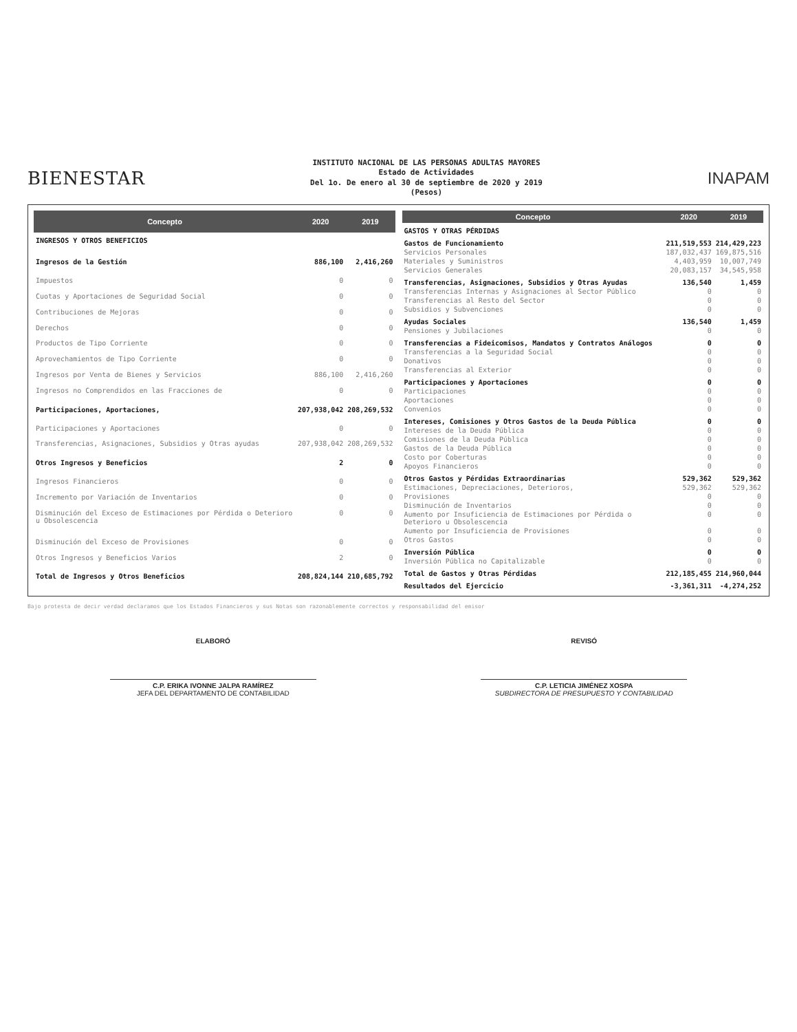BIENESTAR
INSTITUTO NACIONAL DE LAS PERSONAS ADULTAS MAYORES
Estado de Actividades
Del 1o. De enero al 30 de septiembre de 2020 y 2019
(Pesos)
INAPAM
| Concepto | 2020 | 2019 |
| --- | --- | --- |
| INGRESOS Y OTROS BENEFICIOS | | |
| Ingresos de la Gestión | 886,100 | 2,416,260 |
| Impuestos | 0 | 0 |
| Cuotas y Aportaciones de Seguridad Social | 0 | 0 |
| Contribuciones de Mejoras | 0 | 0 |
| Derechos | 0 | 0 |
| Productos de Tipo Corriente | 0 | 0 |
| Aprovechamientos de Tipo Corriente | 0 | 0 |
| Ingresos por Venta de Bienes y Servicios | 886,100 | 2,416,260 |
| Ingresos no Comprendidos en las Fracciones de | 0 | 0 |
| Participaciones, Aportaciones, | 207,938,042 | 208,269,532 |
| Participaciones y Aportaciones | 0 | 0 |
| Transferencias, Asignaciones, Subsidios y Otras ayudas | 207,938,042 | 208,269,532 |
| Otros Ingresos y Beneficios | 2 | 0 |
| Ingresos Financieros | 0 | 0 |
| Incremento por Variación de Inventarios | 0 | 0 |
| Disminución del Exceso de Estimaciones por Pérdida o Deterioro u Obsolescencia | 0 | 0 |
| Disminución del Exceso de Provisiones | 0 | 0 |
| Otros Ingresos y Beneficios Varios | 2 | 0 |
| Total de Ingresos y Otros Beneficios | 208,824,144 | 210,685,792 |
| Concepto | 2020 | 2019 |
| --- | --- | --- |
| GASTOS Y OTRAS PÉRDIDAS | | |
| Gastos de Funcionamiento | 211,519,553 | 214,429,223 |
| Servicios Personales | 187,032,437 | 169,875,516 |
| Materiales y Suministros | 4,403,959 | 10,007,749 |
| Servicios Generales | 20,083,157 | 34,545,958 |
| Transferencias, Asignaciones, Subsidios y Otras Ayudas | 136,540 | 1,459 |
| Transferencias Internas y Asignaciones al Sector Público | 0 | 0 |
| Transferencias al Resto del Sector | 0 | 0 |
| Subsidios y Subvenciones | 0 | 0 |
| Ayudas Sociales | 136,540 | 1,459 |
| Pensiones y Jubilaciones | 0 | 0 |
| Transferencias a Fideicomisos, Mandatos y Contratos Análogos | 0 | 0 |
| Transferencias a la Seguridad Social | 0 | 0 |
| Donativos | 0 | 0 |
| Transferencias al Exterior | 0 | 0 |
| Participaciones y Aportaciones | 0 | 0 |
| Participaciones | 0 | 0 |
| Aportaciones | 0 | 0 |
| Convenios | 0 | 0 |
| Intereses, Comisiones y Otros Gastos de la Deuda Pública | 0 | 0 |
| Intereses de la Deuda Pública | 0 | 0 |
| Comisiones de la Deuda Pública | 0 | 0 |
| Gastos de la Deuda Pública | 0 | 0 |
| Costo por Coberturas | 0 | 0 |
| Apoyos Financieros | 0 | 0 |
| Otros Gastos y Pérdidas Extraordinarias | 529,362 | 529,362 |
| Estimaciones, Depreciaciones, Deterioros, | 529,362 | 529,362 |
| Provisiones | 0 | 0 |
| Disminución de Inventarios | 0 | 0 |
| Aumento por Insuficiencia de Estimaciones por Pérdida o Deterioro u Obsolescencia | 0 | 0 |
| Aumento por Insuficiencia de Provisiones | 0 | 0 |
| Otros Gastos | 0 | 0 |
| Inversión Pública | 0 | 0 |
| Inversión Pública no Capitalizable | 0 | 0 |
| Total de Gastos y Otras Pérdidas | 212,185,455 | 214,960,044 |
| Resultados del Ejercicio | -3,361,311 | -4,274,252 |
Bajo protesta de decir verdad declaramos que los Estados Financieros y sus Notas son razonablemente correctos y responsabilidad del emisor
ELABORÓ
C.P. ERIKA IVONNE JALPA RAMÍREZ
JEFA DEL DEPARTAMENTO DE CONTABILIDAD
REVISÓ
C.P. LETICIA JIMÉNEZ XOSPA
SUBDIRECTORA DE PRESUPUESTO Y CONTABILIDAD